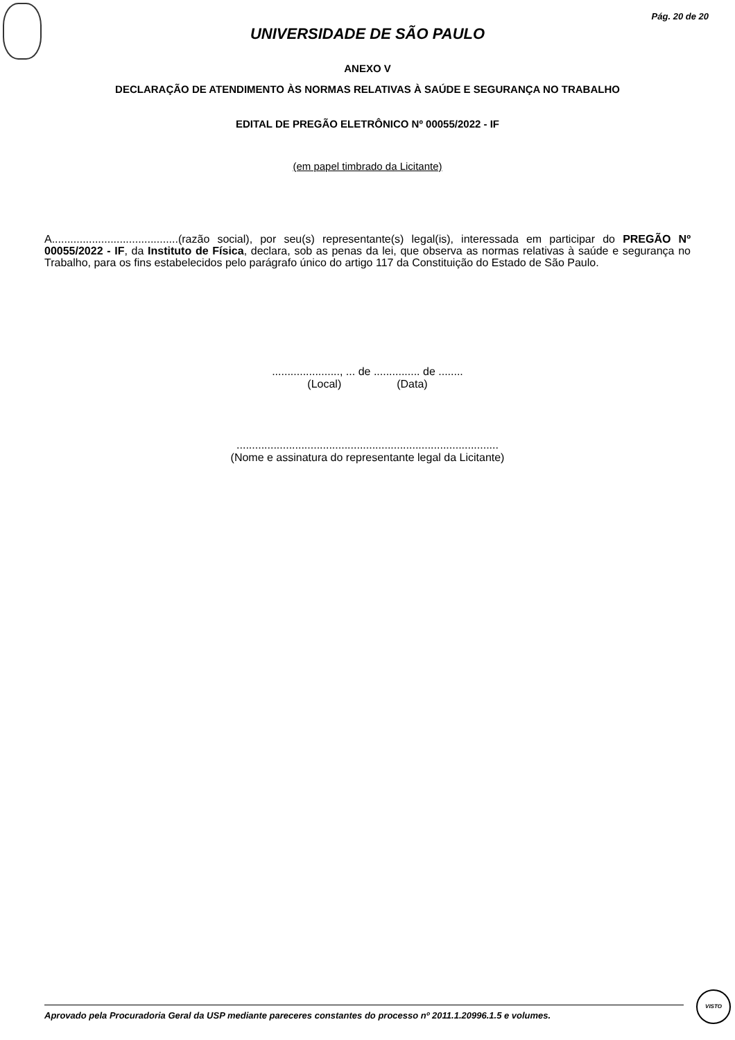Pág. 20 de 20
UNIVERSIDADE DE SÃO PAULO
ANEXO V
DECLARAÇÃO DE ATENDIMENTO ÀS NORMAS RELATIVAS À SAÚDE E SEGURANÇA NO TRABALHO
EDITAL DE PREGÃO ELETRÔNICO Nº 00055/2022 - IF
(em papel timbrado da Licitante)
A.........................................(razão social), por seu(s) representante(s) legal(is), interessada em participar do PREGÃO Nº 00055/2022 - IF, da Instituto de Física, declara, sob as penas da lei, que observa as normas relativas à saúde e segurança no Trabalho, para os fins estabelecidos pelo parágrafo único do artigo 117 da Constituição do Estado de São Paulo.
......................, ... de ............... de ........
(Local) (Data)
.....................................................................................
(Nome e assinatura do representante legal da Licitante)
Aprovado pela Procuradoria Geral da USP mediante pareceres constantes do processo nº 2011.1.20996.1.5 e volumes.
VISTO